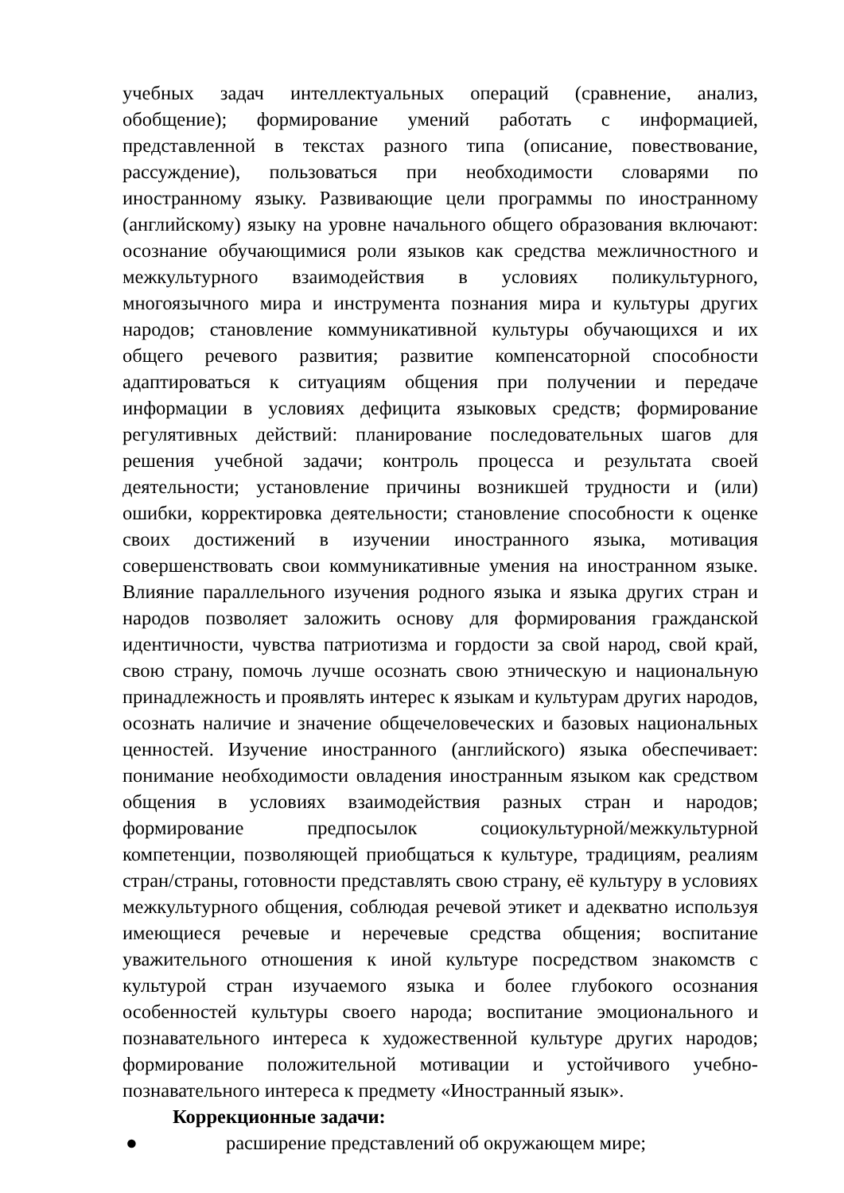учебных задач интеллектуальных операций (сравнение, анализ, обобщение); формирование умений работать с информацией, представленной в текстах разного типа (описание, повествование, рассуждение), пользоваться при необходимости словарями по иностранному языку. Развивающие цели программы по иностранному (английскому) языку на уровне начального общего образования включают: осознание обучающимися роли языков как средства межличностного и межкультурного взаимодействия в условиях поликультурного, многоязычного мира и инструмента познания мира и культуры других народов; становление коммуникативной культуры обучающихся и их общего речевого развития; развитие компенсаторной способности адаптироваться к ситуациям общения при получении и передаче информации в условиях дефицита языковых средств; формирование регулятивных действий: планирование последовательных шагов для решения учебной задачи; контроль процесса и результата своей деятельности; установление причины возникшей трудности и (или) ошибки, корректировка деятельности; становление способности к оценке своих достижений в изучении иностранного языка, мотивация совершенствовать свои коммуникативные умения на иностранном языке. Влияние параллельного изучения родного языка и языка других стран и народов позволяет заложить основу для формирования гражданской идентичности, чувства патриотизма и гордости за свой народ, свой край, свою страну, помочь лучше осознать свою этническую и национальную принадлежность и проявлять интерес к языкам и культурам других народов, осознать наличие и значение общечеловеческих и базовых национальных ценностей. Изучение иностранного (английского) языка обеспечивает: понимание необходимости овладения иностранным языком как средством общения в условиях взаимодействия разных стран и народов; формирование предпосылок социокультурной/межкультурной компетенции, позволяющей приобщаться к культуре, традициям, реалиям стран/страны, готовности представлять свою страну, её культуру в условиях межкультурного общения, соблюдая речевой этикет и адекватно используя имеющиеся речевые и неречевые средства общения; воспитание уважительного отношения к иной культуре посредством знакомств с культурой стран изучаемого языка и более глубокого осознания особенностей культуры своего народа; воспитание эмоционального и познавательного интереса к художественной культуре других народов; формирование положительной мотивации и устойчивого учебно-познавательного интереса к предмету «Иностранный язык».
Коррекционные задачи:
● расширение представлений об окружающем мире;